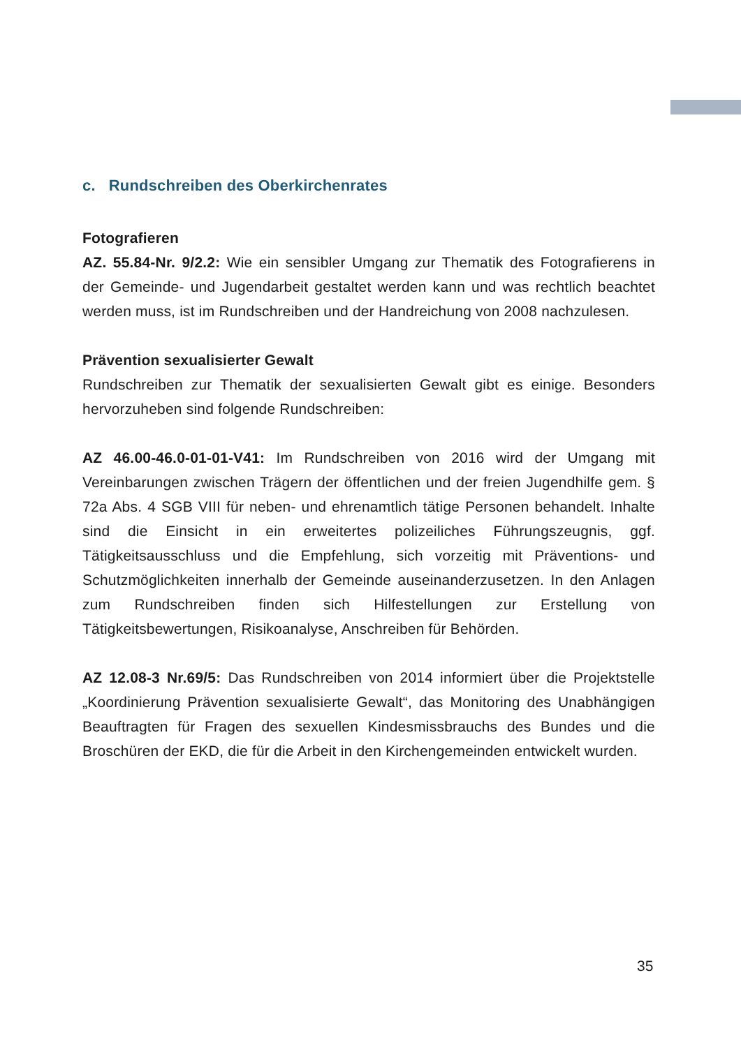c. Rundschreiben des Oberkirchenrates
Fotografieren
AZ. 55.84-Nr. 9/2.2: Wie ein sensibler Umgang zur Thematik des Fotografierens in der Gemeinde- und Jugendarbeit gestaltet werden kann und was rechtlich beachtet werden muss, ist im Rundschreiben und der Handreichung von 2008 nachzulesen.
Prävention sexualisierter Gewalt
Rundschreiben zur Thematik der sexualisierten Gewalt gibt es einige. Besonders hervorzuheben sind folgende Rundschreiben:
AZ 46.00-46.0-01-01-V41: Im Rundschreiben von 2016 wird der Umgang mit Vereinbarungen zwischen Trägern der öffentlichen und der freien Jugendhilfe gem. § 72a Abs. 4 SGB VIII für neben- und ehrenamtlich tätige Personen behandelt. Inhalte sind die Einsicht in ein erweitertes polizeiliches Führungszeugnis, ggf. Tätigkeitsausschluss und die Empfehlung, sich vorzeitig mit Präventions- und Schutzmöglichkeiten innerhalb der Gemeinde auseinanderzusetzen. In den Anlagen zum Rundschreiben finden sich Hilfestellungen zur Erstellung von Tätigkeitsbewertungen, Risikoanalyse, Anschreiben für Behörden.
AZ 12.08-3 Nr.69/5: Das Rundschreiben von 2014 informiert über die Projektstelle „Koordinierung Prävention sexualisierte Gewalt“, das Monitoring des Unabhängigen Beauftragten für Fragen des sexuellen Kindesmissbrauchs des Bundes und die Broschüren der EKD, die für die Arbeit in den Kirchengemeinden entwickelt wurden.
35